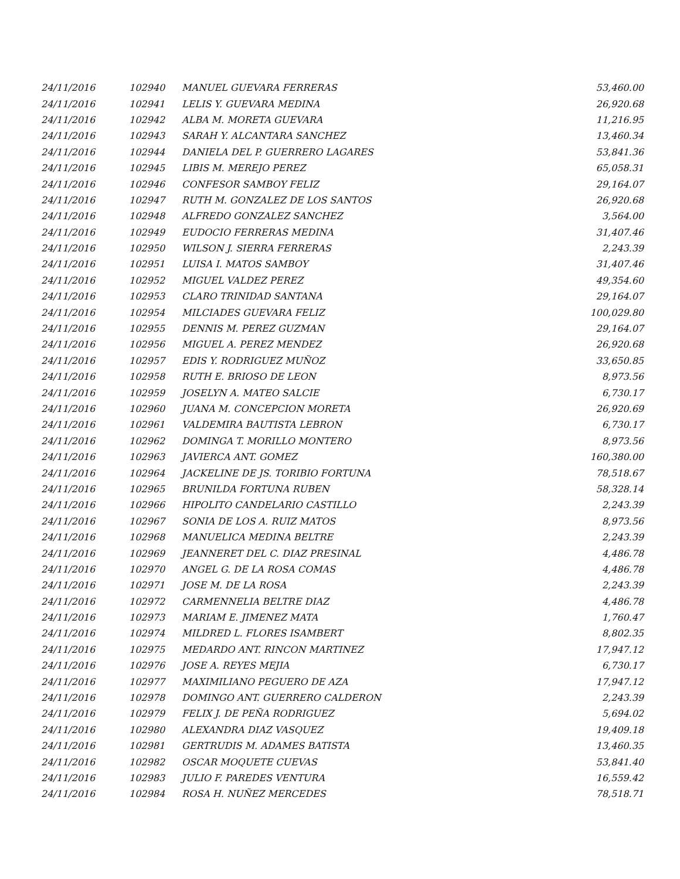| 24/11/2016 | 102940 | MANUEL GUEVARA FERRERAS | 53,460.00 |
| 24/11/2016 | 102941 | LELIS Y. GUEVARA MEDINA | 26,920.68 |
| 24/11/2016 | 102942 | ALBA M. MORETA GUEVARA | 11,216.95 |
| 24/11/2016 | 102943 | SARAH Y. ALCANTARA SANCHEZ | 13,460.34 |
| 24/11/2016 | 102944 | DANIELA DEL P. GUERRERO LAGARES | 53,841.36 |
| 24/11/2016 | 102945 | LIBIS M. MEREJO PEREZ | 65,058.31 |
| 24/11/2016 | 102946 | CONFESOR SAMBOY FELIZ | 29,164.07 |
| 24/11/2016 | 102947 | RUTH M. GONZALEZ DE LOS SANTOS | 26,920.68 |
| 24/11/2016 | 102948 | ALFREDO GONZALEZ SANCHEZ | 3,564.00 |
| 24/11/2016 | 102949 | EUDOCIO FERRERAS MEDINA | 31,407.46 |
| 24/11/2016 | 102950 | WILSON J. SIERRA FERRERAS | 2,243.39 |
| 24/11/2016 | 102951 | LUISA I. MATOS SAMBOY | 31,407.46 |
| 24/11/2016 | 102952 | MIGUEL VALDEZ PEREZ | 49,354.60 |
| 24/11/2016 | 102953 | CLARO TRINIDAD SANTANA | 29,164.07 |
| 24/11/2016 | 102954 | MILCIADES GUEVARA FELIZ | 100,029.80 |
| 24/11/2016 | 102955 | DENNIS M. PEREZ GUZMAN | 29,164.07 |
| 24/11/2016 | 102956 | MIGUEL A. PEREZ MENDEZ | 26,920.68 |
| 24/11/2016 | 102957 | EDIS Y. RODRIGUEZ MUÑOZ | 33,650.85 |
| 24/11/2016 | 102958 | RUTH E. BRIOSO DE LEON | 8,973.56 |
| 24/11/2016 | 102959 | JOSELYN A. MATEO SALCIE | 6,730.17 |
| 24/11/2016 | 102960 | JUANA M. CONCEPCION MORETA | 26,920.69 |
| 24/11/2016 | 102961 | VALDEMIRA BAUTISTA LEBRON | 6,730.17 |
| 24/11/2016 | 102962 | DOMINGA T. MORILLO MONTERO | 8,973.56 |
| 24/11/2016 | 102963 | JAVIERCA ANT. GOMEZ | 160,380.00 |
| 24/11/2016 | 102964 | JACKELINE DE JS. TORIBIO FORTUNA | 78,518.67 |
| 24/11/2016 | 102965 | BRUNILDA FORTUNA RUBEN | 58,328.14 |
| 24/11/2016 | 102966 | HIPOLITO CANDELARIO CASTILLO | 2,243.39 |
| 24/11/2016 | 102967 | SONIA DE LOS A. RUIZ MATOS | 8,973.56 |
| 24/11/2016 | 102968 | MANUELICA MEDINA BELTRE | 2,243.39 |
| 24/11/2016 | 102969 | JEANNERET DEL C. DIAZ PRESINAL | 4,486.78 |
| 24/11/2016 | 102970 | ANGEL G. DE LA ROSA COMAS | 4,486.78 |
| 24/11/2016 | 102971 | JOSE M. DE LA ROSA | 2,243.39 |
| 24/11/2016 | 102972 | CARMENNELIA BELTRE DIAZ | 4,486.78 |
| 24/11/2016 | 102973 | MARIAM E. JIMENEZ MATA | 1,760.47 |
| 24/11/2016 | 102974 | MILDRED L. FLORES ISAMBERT | 8,802.35 |
| 24/11/2016 | 102975 | MEDARDO ANT. RINCON MARTINEZ | 17,947.12 |
| 24/11/2016 | 102976 | JOSE A. REYES MEJIA | 6,730.17 |
| 24/11/2016 | 102977 | MAXIMILIANO PEGUERO DE AZA | 17,947.12 |
| 24/11/2016 | 102978 | DOMINGO ANT. GUERRERO CALDERON | 2,243.39 |
| 24/11/2016 | 102979 | FELIX J. DE PEÑA RODRIGUEZ | 5,694.02 |
| 24/11/2016 | 102980 | ALEXANDRA DIAZ VASQUEZ | 19,409.18 |
| 24/11/2016 | 102981 | GERTRUDIS M. ADAMES BATISTA | 13,460.35 |
| 24/11/2016 | 102982 | OSCAR MOQUETE CUEVAS | 53,841.40 |
| 24/11/2016 | 102983 | JULIO F. PAREDES VENTURA | 16,559.42 |
| 24/11/2016 | 102984 | ROSA H. NUÑEZ MERCEDES | 78,518.71 |